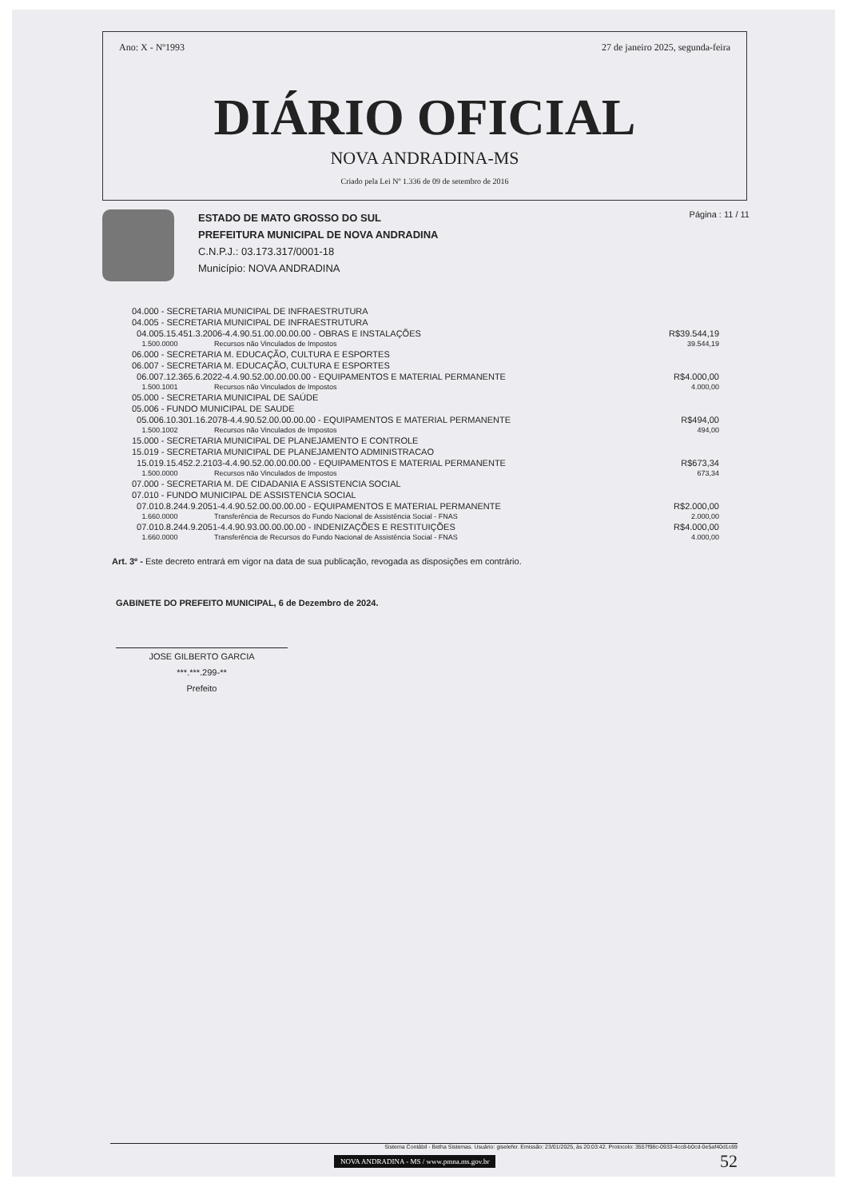Ano: X - Nº1993 27 de janeiro 2025, segunda-feira
DIÁRIO OFICIAL
NOVA ANDRADINA-MS
Criado pela Lei Nº 1.336 de 09 de setembro de 2016
ESTADO DE MATO GROSSO DO SUL
PREFEITURA MUNICIPAL DE NOVA ANDRADINA
C.N.P.J.: 03.173.317/0001-18
Município: NOVA ANDRADINA
Página : 11 / 11
| 04.000 - SECRETARIA MUNICIPAL DE INFRAESTRUTURA | | |
| 04.005 - SECRETARIA MUNICIPAL DE INFRAESTRUTURA | | |
| 04.005.15.451.3.2006-4.4.90.51.00.00.00.00 - OBRAS E INSTALAÇÕES | | R$39.544,19 |
| 1.500.0000 | Recursos não Vinculados de Impostos | 39.544,19 |
| 06.000 - SECRETARIA M. EDUCAÇÃO, CULTURA E ESPORTES | | |
| 06.007 - SECRETARIA M. EDUCAÇÃO, CULTURA E ESPORTES | | |
| 06.007.12.365.6.2022-4.4.90.52.00.00.00.00 - EQUIPAMENTOS E MATERIAL PERMANENTE | | R$4.000,00 |
| 1.500.1001 | Recursos não Vinculados de Impostos | 4.000,00 |
| 05.000 - SECRETARIA MUNICIPAL DE SAÚDE | | |
| 05.006 - FUNDO MUNICIPAL DE SAUDE | | |
| 05.006.10.301.16.2078-4.4.90.52.00.00.00.00 - EQUIPAMENTOS E MATERIAL PERMANENTE | | R$494,00 |
| 1.500.1002 | Recursos não Vinculados de Impostos | 494,00 |
| 15.000 - SECRETARIA MUNICIPAL DE PLANEJAMENTO E CONTROLE | | |
| 15.019 - SECRETARIA MUNICIPAL DE PLANEJAMENTO ADMINISTRACAO | | |
| 15.019.15.452.2.2103-4.4.90.52.00.00.00.00 - EQUIPAMENTOS E MATERIAL PERMANENTE | | R$673,34 |
| 1.500.0000 | Recursos não Vinculados de Impostos | 673,34 |
| 07.000 - SECRETARIA M. DE CIDADANIA E ASSISTENCIA SOCIAL | | |
| 07.010 - FUNDO MUNICIPAL DE ASSISTENCIA SOCIAL | | |
| 07.010.8.244.9.2051-4.4.90.52.00.00.00.00 - EQUIPAMENTOS E MATERIAL PERMANENTE | | R$2.000,00 |
| 1.660.0000 | Transferência de Recursos do Fundo Nacional de Assistência Social - FNAS | 2.000,00 |
| 07.010.8.244.9.2051-4.4.90.93.00.00.00.00 - INDENIZAÇÕES E RESTITUIÇÕES | | R$4.000,00 |
| 1.660.0000 | Transferência de Recursos do Fundo Nacional de Assistência Social - FNAS | 4.000,00 |
Art. 3º - Este decreto entrará em vigor na data de sua publicação, revogada as disposições em contrário.
GABINETE DO PREFEITO MUNICIPAL, 6 de Dezembro de 2024.
JOSE GILBERTO GARCIA
***.***.299-**
Prefeito
Sistema Contábil - Betha Sistemas. Usuário: giselefer. Emissão: 23/01/2025, às 20:03:42. Protocolo: 3557f98c-0933-4cc8-b0cd-0e5af40d1c69
NOVA ANDRADINA - MS / www.pmna.ms.gov.br 52